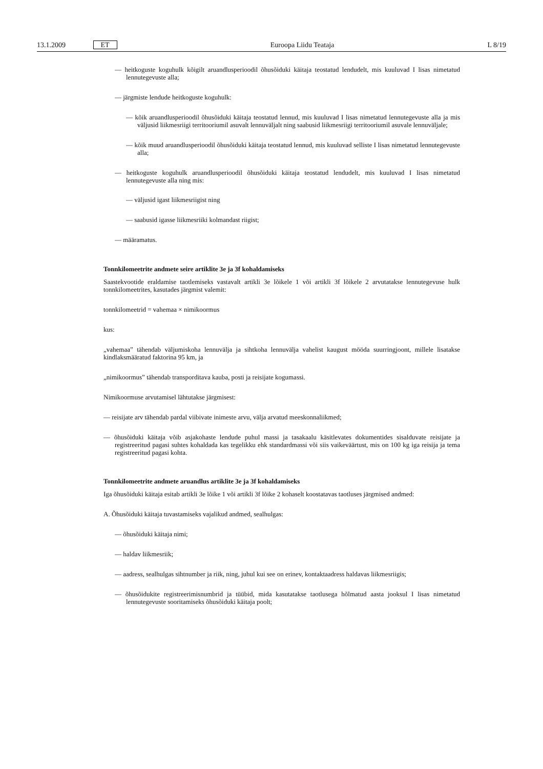13.1.2009 ET Euroopa Liidu Teataja L 8/19
— heitkoguste koguhulk kõigilt aruandlusperioodil õhusõiduki käitaja teostatud lendudelt, mis kuuluvad I lisas nimetatud lennutegevuste alla;
— järgmiste lendude heitkoguste koguhulk:
— kõik aruandlusperioodil õhusõiduki käitaja teostatud lennud, mis kuuluvad I lisas nimetatud lennutegevuste alla ja mis väljusid liikmesriigi territooriumil asuvalt lennuväljalt ning saabusid liikmesriigi territooriumil asuvale lennuväljale;
— kõik muud aruandlusperioodil õhusõiduki käitaja teostatud lennud, mis kuuluvad selliste I lisas nimetatud lennutegevuste alla;
— heitkoguste koguhulk aruandlusperioodil õhusõiduki käitaja teostatud lendudelt, mis kuuluvad I lisas nimetatud lennutegevuste alla ning mis:
— väljusid igast liikmesriigist ning
— saabusid igasse liikmesriiki kolmandast riigist;
— määramatus.
Tonnkilomeetrite andmete seire artiklite 3e ja 3f kohaldamiseks
Saastekvootide eraldamise taotlemiseks vastavalt artikli 3e lõikele 1 või artikli 3f lõikele 2 arvutatakse lennutegevuse hulk tonnkilomeetrites, kasutades järgmist valemit:
tonnkilomeetrid = vahemaa × nimikoormus
kus:
„vahemaa” tähendab väljumiskoha lennuvälja ja sihtkoha lennuvälja vahelist kaugust mööda suurringjoont, millele lisatakse kindlaksmääratud faktorina 95 km, ja
„nimikoormus” tähendab transporditava kauba, posti ja reisijate kogumassi.
Nimikoormuse arvutamisel lähtutakse järgmisest:
— reisijate arv tähendab pardal viibivate inimeste arvu, välja arvatud meeskonnaliikmed;
— õhusõiduki käitaja võib asjakohaste lendude puhul massi ja tasakaalu käsitlevates dokumentides sisalduvate reisijate ja registreeritud pagasi suhtes kohaldada kas tegelikku ehk standardmassi või siis vaikeväärtust, mis on 100 kg iga reisija ja tema registreeritud pagasi kohta.
Tonnkilomeetrite andmete aruandlus artiklite 3e ja 3f kohaldamiseks
Iga õhusõiduki käitaja esitab artikli 3e lõike 1 või artikli 3f lõike 2 kohaselt koostatavas taotluses järgmised andmed:
A. Õhusõiduki käitaja tuvastamiseks vajalikud andmed, sealhulgas:
— õhusõiduki käitaja nimi;
— haldav liikmesriik;
— aadress, sealhulgas sihtnumber ja riik, ning, juhul kui see on erinev, kontaktaadress haldavas liikmesriigis;
— õhusõidukite registreerimisnumbrid ja tüübid, mida kasutatakse taotlusega hõlmatud aasta jooksul I lisas nimetatud lennutegevuste sooritamiseks õhusõiduki käitaja poolt;